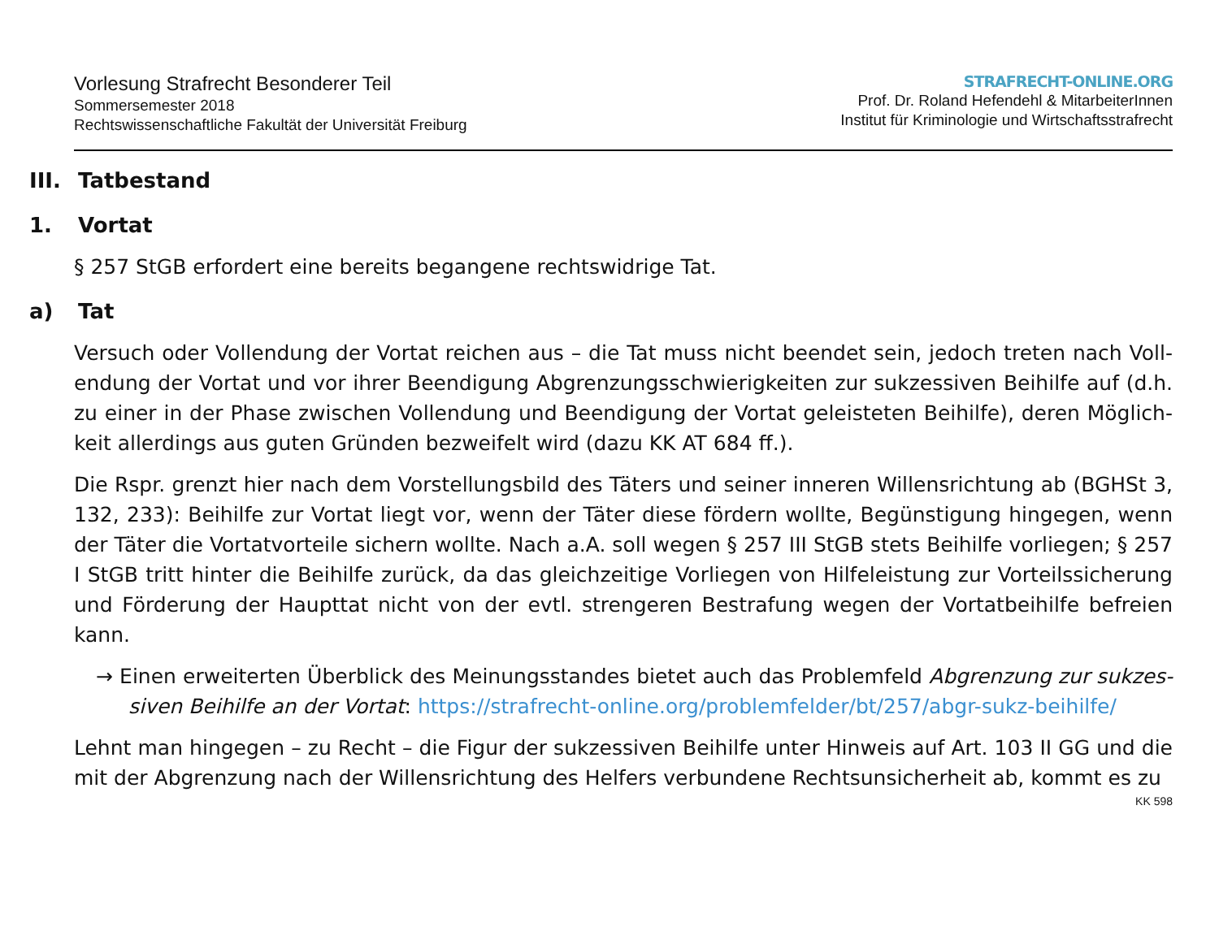Vorlesung Strafrecht Besonderer Teil
Sommersemester 2018
Rechtswissenschaftliche Fakultät der Universität Freiburg
STRAFRECHT-ONLINE.ORG
Prof. Dr. Roland Hefendehl & MitarbeiterInnen
Institut für Kriminologie und Wirtschaftsstrafrecht
III. Tatbestand
1. Vortat
§ 257 StGB erfordert eine bereits begangene rechtswidrige Tat.
a) Tat
Versuch oder Vollendung der Vortat reichen aus – die Tat muss nicht beendet sein, jedoch treten nach Voll­endung der Vortat und vor ihrer Beendigung Abgrenzungsschwierigkeiten zur sukzessiven Beihilfe auf (d.h. zu einer in der Phase zwischen Vollendung und Beendigung der Vortat geleisteten Beihilfe), deren Möglich­keit allerdings aus guten Gründen bezweifelt wird (dazu KK AT 684 ff.).
Die Rspr. grenzt hier nach dem Vorstellungsbild des Täters und seiner inneren Willensrichtung ab (BGHSt 3, 132, 233): Beihilfe zur Vortat liegt vor, wenn der Täter diese fördern wollte, Begünstigung hingegen, wenn der Täter die Vortatvorteile sichern wollte. Nach a.A. soll wegen § 257 III StGB stets Beihilfe vorliegen; § 257 I StGB tritt hinter die Beihilfe zurück, da das gleichzeitige Vorliegen von Hilfeleistung zur Vorteilssicherung und Förderung der Haupttat nicht von der evtl. strengeren Bestrafung wegen der Vortatbeihilfe befreien kann.
→ Einen erweiterten Überblick des Meinungsstandes bietet auch das Problemfeld Abgrenzung zur sukzes­siven Beihilfe an der Vortat: https://strafrecht-online.org/problemfelder/bt/257/abgr-sukz-beihilfe/
Lehnt man hingegen – zu Recht – die Figur der sukzessiven Beihilfe unter Hinweis auf Art. 103 II GG und die mit der Abgrenzung nach der Willensrichtung des Helfers verbundene Rechtsunsicherheit ab, kommt es zu
KK 598